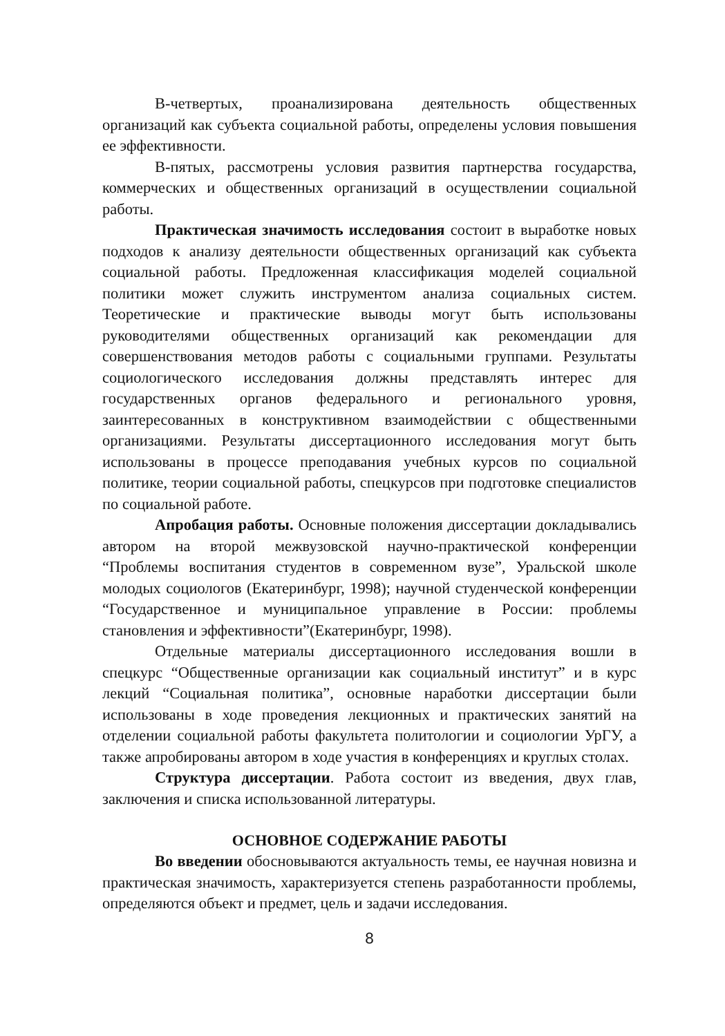В-четвертых, проанализирована деятельность общественных организаций как субъекта социальной работы, определены условия повышения ее эффективности.
В-пятых, рассмотрены условия развития партнерства государства, коммерческих и общественных организаций в осуществлении социальной работы.
Практическая значимость исследования состоит в выработке новых подходов к анализу деятельности общественных организаций как субъекта социальной работы. Предложенная классификация моделей социальной политики может служить инструментом анализа социальных систем. Теоретические и практические выводы могут быть использованы руководителями общественных организаций как рекомендации для совершенствования методов работы с социальными группами. Результаты социологического исследования должны представлять интерес для государственных органов федерального и регионального уровня, заинтересованных в конструктивном взаимодействии с общественными организациями. Результаты диссертационного исследования могут быть использованы в процессе преподавания учебных курсов по социальной политике, теории социальной работы, спецкурсов при подготовке специалистов по социальной работе.
Апробация работы. Основные положения диссертации докладывались автором на второй межвузовской научно-практической конференции “Проблемы воспитания студентов в современном вузе”, Уральской школе молодых социологов (Екатеринбург, 1998); научной студенческой конференции “Государственное и муниципальное управление в России: проблемы становления и эффективности”(Екатеринбург, 1998).
Отдельные материалы диссертационного исследования вошли в спецкурс “Общественные организации как социальный институт” и в курс лекций “Социальная политика”, основные наработки диссертации были использованы в ходе проведения лекционных и практических занятий на отделении социальной работы факультета политологии и социологии УрГУ, а также апробированы автором в ходе участия в конференциях и круглых столах.
Структура диссертации. Работа состоит из введения, двух глав, заключения и списка использованной литературы.
ОСНОВНОЕ СОДЕРЖАНИЕ РАБОТЫ
Во введении обосновываются актуальность темы, ее научная новизна и практическая значимость, характеризуется степень разработанности проблемы, определяются объект и предмет, цель и задачи исследования.
8